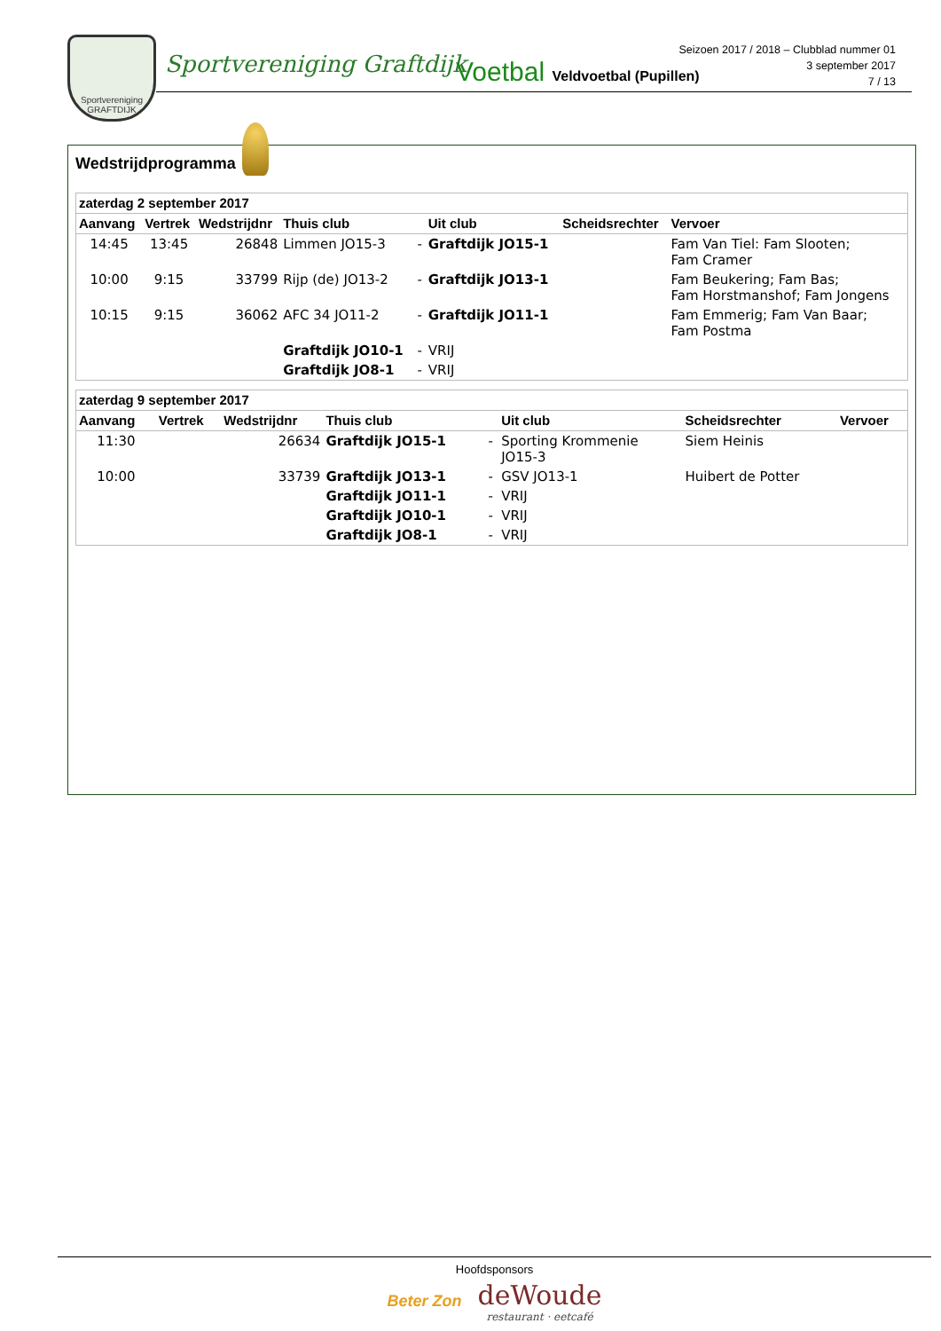Sportvereniging
GRAFTDIJK
Sportvereniging Graftdijk Voetbal Veldvoetbal (Pupillen)
Seizoen 2017 / 2018 – Clubblad nummer 01
3 september 2017
7 / 13
Wedstrijdprogramma
| zaterdag 2 september 2017 | | | | | | | |
| --- | --- | --- | --- | --- | --- | --- | --- |
| Aanvang | Vertrek | Wedstrijdnr | Thuis club | | Uit club | Scheidsrechter | Vervoer |
| 14:45 | 13:45 | 26848 | Limmen JO15-3 | - | Graftdijk JO15-1 | | Fam Van Tiel: Fam Slooten; Fam Cramer |
| 10:00 | 9:15 | 33799 | Rijp (de) JO13-2 | - | Graftdijk JO13-1 | | Fam Beukering; Fam Bas; Fam Horstmanshof; Fam Jongens |
| 10:15 | 9:15 | 36062 | AFC 34 JO11-2 | - | Graftdijk JO11-1 | | Fam Emmerig; Fam Van Baar; Fam Postma |
| | | | Graftdijk JO10-1 | - | VRIJ | | |
| | | | Graftdijk JO8-1 | - | VRIJ | | |
| zaterdag 9 september 2017 | | | | | | | |
| --- | --- | --- | --- | --- | --- | --- | --- |
| Aanvang | Vertrek | Wedstrijdnr | Thuis club | | Uit club | Scheidsrechter | Vervoer |
| 11:30 | | 26634 | Graftdijk JO15-1 | - | Sporting Krommenie JO15-3 | Siem Heinis | |
| 10:00 | | 33739 | Graftdijk JO13-1 | - | GSV JO13-1 | Huibert de Potter | |
| | | | Graftdijk JO11-1 | - | VRIJ | | |
| | | | Graftdijk JO10-1 | - | VRIJ | | |
| | | | Graftdijk JO8-1 | - | VRIJ | | |
Hoofdsponsors
Beter Zon deWoude
restaurant · eetcafé